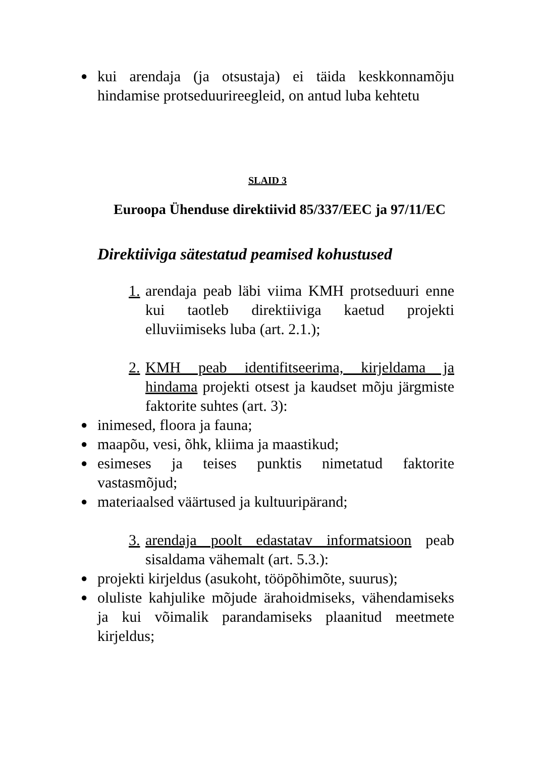● kui arendaja (ja otsustaja) ei täida keskkonnamõju hindamise protseduurireegleid, on antud luba kehtetu
SLAID 3
Euroopa Ühenduse direktiivid 85/337/EEC ja 97/11/EC
Direktiiviga sätestatud peamised kohustused
1. arendaja peab läbi viima KMH protseduuri enne kui taotleb direktiiviga kaetud projekti elluviimiseks luba (art. 2.1.);
2. KMH peab identifitseerima, kirjeldama ja hindama projekti otsest ja kaudset mõju järgmiste faktorite suhtes (art. 3):
● inimesed, floora ja fauna;
● maapõu, vesi, õhk, kliima ja maastikud;
● esimeses ja teises punktis nimetatud faktorite vastasmõjud;
● materiaalsed väärtused ja kultuuripärand;
3. arendaja poolt edastatav informatsioon peab sisaldama vähemalt (art. 5.3.):
● projekti kirjeldus (asukoht, tööpõhimõte, suurus);
● oluliste kahjulike mõjude ärahoidmiseks, vähendamiseks ja kui võimalik parandamiseks plaanitud meetmete kirjeldus;